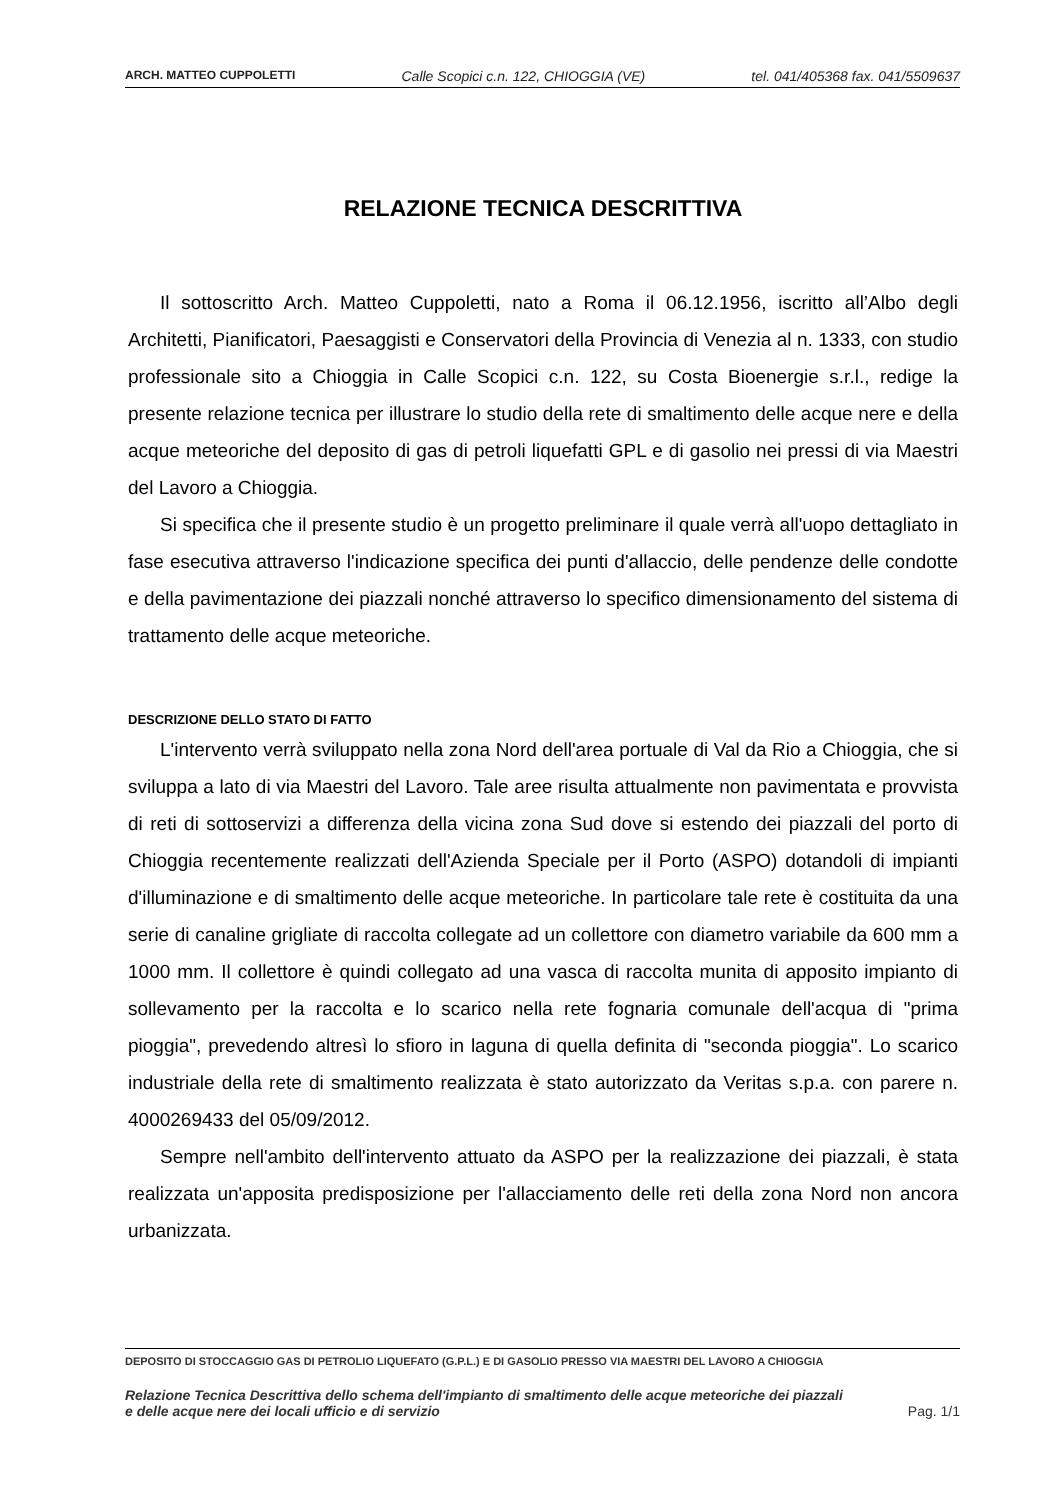ARCH. MATTEO CUPPOLETTI Calle Scopici c.n. 122, CHIOGGIA (VE) tel. 041/405368 fax. 041/5509637
RELAZIONE TECNICA DESCRITTIVA
Il sottoscritto Arch. Matteo Cuppoletti, nato a Roma il 06.12.1956, iscritto all’Albo degli Architetti, Pianificatori, Paesaggisti e Conservatori della Provincia di Venezia al n. 1333, con studio professionale sito a Chioggia in Calle Scopici c.n. 122, su Costa Bioenergie s.r.l., redige la presente relazione tecnica per illustrare lo studio della rete di smaltimento delle acque nere e della acque meteoriche del deposito di gas di petroli liquefatti GPL e di gasolio nei pressi di via Maestri del Lavoro a Chioggia.
Si specifica che il presente studio è un progetto preliminare il quale verrà all'uopo dettagliato in fase esecutiva attraverso l'indicazione specifica dei punti d'allaccio, delle pendenze delle condotte e della pavimentazione dei piazzali nonché attraverso lo specifico dimensionamento del sistema di trattamento delle acque meteoriche.
DESCRIZIONE DELLO STATO DI FATTO
L'intervento verrà sviluppato nella zona Nord dell'area portuale di Val da Rio a Chioggia, che si sviluppa a lato di via Maestri del Lavoro. Tale aree risulta attualmente non pavimentata e provvista di reti di sottoservizi a differenza della vicina zona Sud dove si estendo dei piazzali del porto di Chioggia recentemente realizzati dell'Azienda Speciale per il Porto (ASPO) dotandoli di impianti d'illuminazione e di smaltimento delle acque meteoriche. In particolare tale rete è costituita da una serie di canaline grigliate di raccolta collegate ad un collettore con diametro variabile da 600 mm a 1000 mm. Il collettore è quindi collegato ad una vasca di raccolta munita di apposito impianto di sollevamento per la raccolta e lo scarico nella rete fognaria comunale dell'acqua di "prima pioggia", prevedendo altresì lo sfioro in laguna di quella definita di "seconda pioggia". Lo scarico industriale della rete di smaltimento realizzata è stato autorizzato da Veritas s.p.a. con parere n. 4000269433 del 05/09/2012.
Sempre nell'ambito dell'intervento attuato da ASPO per la realizzazione dei piazzali, è stata realizzata un'apposita predisposizione per l'allacciamento delle reti della zona Nord non ancora urbanizzata.
DEPOSITO DI STOCCAGGIO GAS DI PETROLIO LIQUEFATO (G.P.L.) E DI GASOLIO PRESSO VIA MAESTRI DEL LAVORO A CHIOGGIA
Relazione Tecnica Descrittiva dello schema dell'impianto di smaltimento delle acque meteoriche dei piazzali
e delle acque nere dei locali ufficio e di servizio Pag. 1/1